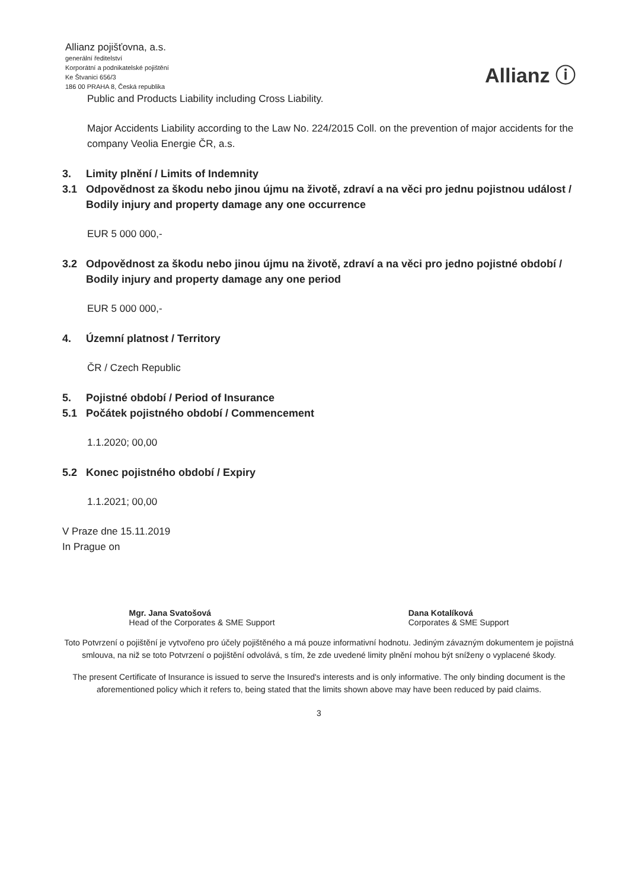Allianz pojišťovna, a.s.
generální ředitelství
Korporátní a podnikatelské pojištění
Ke Štvanici 656/3
186 00 PRAHA 8, Česká republika
Allianz ⓘ
Public and Products Liability including Cross Liability.
Major Accidents Liability according to the Law No. 224/2015 Coll. on the prevention of major accidents for the company Veolia Energie ČR, a.s.
3. Limity plnění / Limits of Indemnity
3.1 Odpovědnost za škodu nebo jinou újmu na životě, zdraví a na věci pro jednu pojistnou událost / Bodily injury and property damage any one occurrence
EUR 5 000 000,-
3.2 Odpovědnost za škodu nebo jinou újmu na životě, zdraví a na věci pro jedno pojistné období / Bodily injury and property damage any one period
EUR 5 000 000,-
4. Územní platnost / Territory
ČR / Czech Republic
5. Pojistné období / Period of Insurance
5.1 Počátek pojistného období / Commencement
1.1.2020; 00,00
5.2 Konec pojistného období / Expiry
1.1.2021; 00,00
V Praze dne 15.11.2019
In Prague on
Mgr. Jana Svatošová
Head of the Corporates & SME Support
Dana Kotalíková
Corporates & SME Support
Toto Potvrzení o pojištění je vytvořeno pro účely pojištěného a má pouze informativní hodnotu. Jediným závazným dokumentem je pojistná smlouva, na niž se toto Potvrzení o pojištění odvolává, s tím, že zde uvedené limity plnění mohou být sníženy o vyplacené škody.
The present Certificate of Insurance is issued to serve the Insured's interests and is only informative. The only binding document is the aforementioned policy which it refers to, being stated that the limits shown above may have been reduced by paid claims.
3